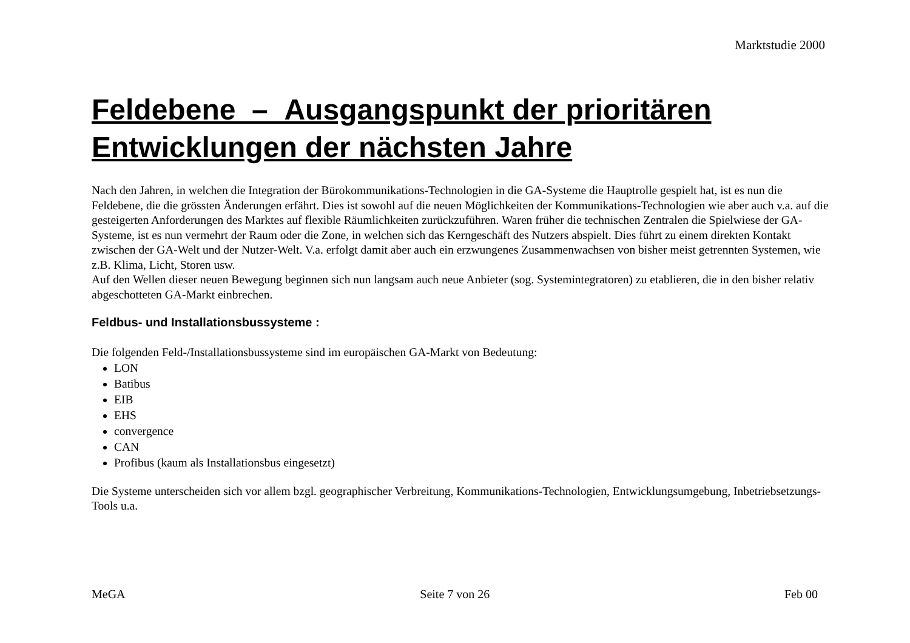Marktstudie 2000
Feldebene – Ausgangspunkt der prioritären Entwicklungen der nächsten Jahre
Nach den Jahren, in welchen die Integration der Bürokommunikations-Technologien in die GA-Systeme die Hauptrolle gespielt hat, ist es nun die Feldebene, die die grössten Änderungen erfährt. Dies ist sowohl auf die neuen Möglichkeiten der Kommunikations-Technologien wie aber auch v.a. auf die gesteigerten Anforderungen des Marktes auf flexible Räumlichkeiten zurückzuführen. Waren früher die technischen Zentralen die Spielwiese der GA-Systeme, ist es nun vermehrt der Raum oder die Zone, in welchen sich das Kerngeschäft des Nutzers abspielt. Dies führt zu einem direkten Kontakt zwischen der GA-Welt und der Nutzer-Welt. V.a. erfolgt damit aber auch ein erzwungenes Zusammenwachsen von bisher meist getrennten Systemen, wie z.B. Klima, Licht, Storen usw.
Auf den Wellen dieser neuen Bewegung beginnen sich nun langsam auch neue Anbieter (sog. Systemintegratoren) zu etablieren, die in den bisher relativ abgeschotteten GA-Markt einbrechen.
Feldbus- und Installationsbussysteme :
Die folgenden Feld-/Installationsbussysteme sind im europäischen GA-Markt von Bedeutung:
LON
Batibus
EIB
EHS
convergence
CAN
Profibus (kaum als Installationsbus eingesetzt)
Die Systeme unterscheiden sich vor allem bzgl. geographischer Verbreitung, Kommunikations-Technologien, Entwicklungsumgebung, Inbetriebsetzungs-Tools u.a.
MeGA Seite 7 von 26 Feb 00